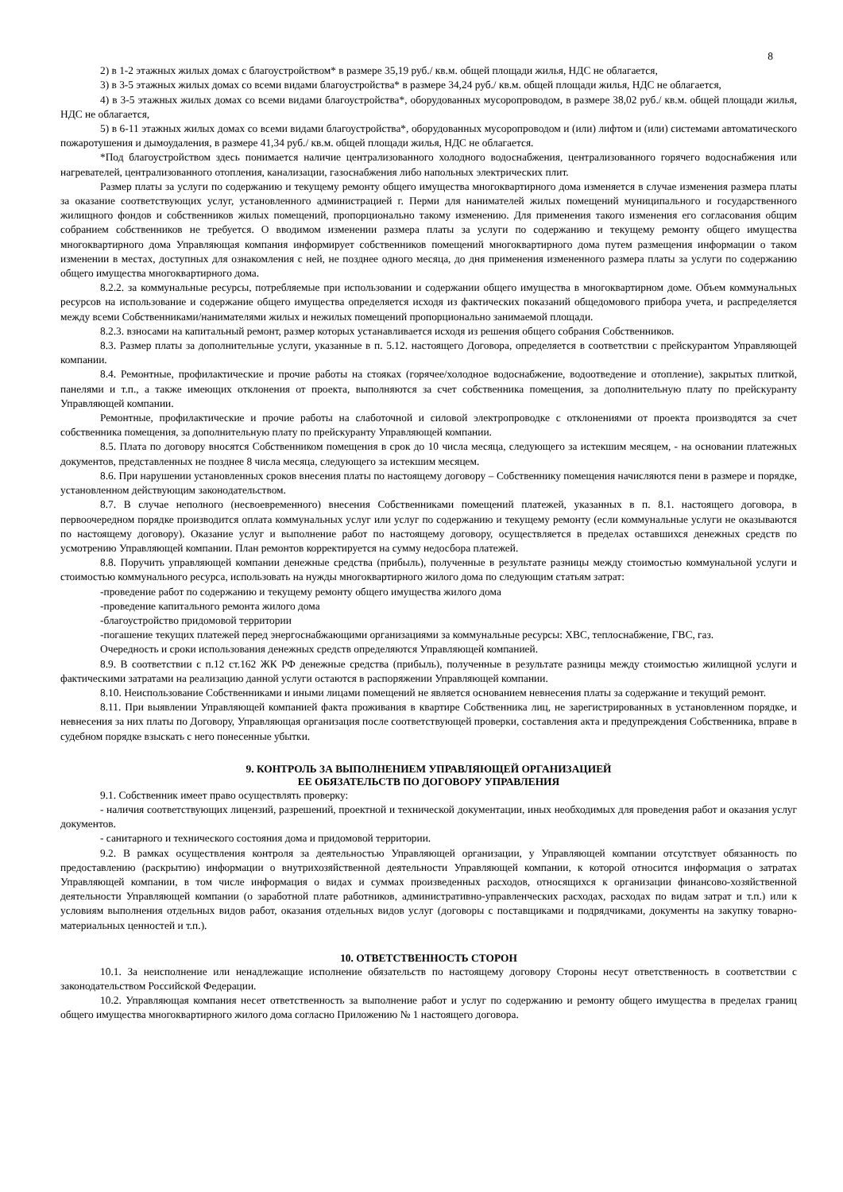8
2) в 1-2 этажных жилых домах с благоустройством* в размере 35,19 руб./ кв.м. общей площади жилья, НДС не облагается,
3) в 3-5 этажных жилых домах со всеми видами благоустройства* в размере 34,24 руб./ кв.м. общей площади жилья, НДС не облагается,
4) в 3-5 этажных жилых домах со всеми видами благоустройства*, оборудованных мусоропроводом, в размере 38,02 руб./ кв.м. общей площади жилья, НДС не облагается,
5) в 6-11 этажных жилых домах со всеми видами благоустройства*, оборудованных мусоропроводом и (или) лифтом и (или) системами автоматического пожаротушения и дымоудаления, в размере 41,34 руб./ кв.м. общей площади жилья, НДС не облагается.
*Под благоустройством здесь понимается наличие централизованного холодного водоснабжения, централизованного горячего водоснабжения или нагревателей, централизованного отопления, канализации, газоснабжения либо напольных электрических плит.
Размер платы за услуги по содержанию и текущему ремонту общего имущества многоквартирного дома изменяется в случае изменения размера платы за оказание соответствующих услуг, установленного администрацией г. Перми для нанимателей жилых помещений муниципального и государственного жилищного фондов и собственников жилых помещений, пропорционально такому изменению. Для применения такого изменения его согласования общим собранием собственников не требуется. О вводимом изменении размера платы за услуги по содержанию и текущему ремонту общего имущества многоквартирного дома Управляющая компания информирует собственников помещений многоквартирного дома путем размещения информации о таком изменении в местах, доступных для ознакомления с ней, не позднее одного месяца, до дня применения измененного размера платы за услуги по содержанию общего имущества многоквартирного дома.
8.2.2. за коммунальные ресурсы, потребляемые при использовании и содержании общего имущества в многоквартирном доме. Объем коммунальных ресурсов на использование и содержание общего имущества определяется исходя из фактических показаний общедомового прибора учета, и распределяется между всеми Собственниками/нанимателями жилых и нежилых помещений пропорционально занимаемой площади.
8.2.3. взносами на капитальный ремонт, размер которых устанавливается исходя из решения общего собрания Собственников.
8.3. Размер платы за дополнительные услуги, указанные в п. 5.12. настоящего Договора, определяется в соответствии с прейскурантом Управляющей компании.
8.4. Ремонтные, профилактические и прочие работы на стояках (горячее/холодное водоснабжение, водоотведение и отопление), закрытых плиткой, панелями и т.п., а также имеющих отклонения от проекта, выполняются за счет собственника помещения, за дополнительную плату по прейскуранту Управляющей компании.
Ремонтные, профилактические и прочие работы на слаботочной и силовой электропроводке с отклонениями от проекта производятся за счет собственника помещения, за дополнительную плату по прейскуранту Управляющей компании.
8.5. Плата по договору вносятся Собственником помещения в срок до 10 числа месяца, следующего за истекшим месяцем, - на основании платежных документов, представленных не позднее 8 числа месяца, следующего за истекшим месяцем.
8.6. При нарушении установленных сроков внесения платы по настоящему договору – Собственнику помещения начисляются пени в размере и порядке, установленном действующим законодательством.
8.7. В случае неполного (несвоевременного) внесения Собственниками помещений платежей, указанных в п. 8.1. настоящего договора, в первоочередном порядке производится оплата коммунальных услуг или услуг по содержанию и текущему ремонту (если коммунальные услуги не оказываются по настоящему договору). Оказание услуг и выполнение работ по настоящему договору, осуществляется в пределах оставшихся денежных средств по усмотрению Управляющей компании. План ремонтов корректируется на сумму недосбора платежей.
8.8. Поручить управляющей компании денежные средства (прибыль), полученные в результате разницы между стоимостью коммунальной услуги и стоимостью коммунального ресурса, использовать на нужды многоквартирного жилого дома по следующим статьям затрат:
-проведение работ по содержанию и текущему ремонту общего имущества жилого дома
-проведение капитального ремонта жилого дома
-благоустройство придомовой территории
-погашение текущих платежей перед энергоснабжающими организациями за коммунальные ресурсы: ХВС, теплоснабжение, ГВС, газ.
Очередность и сроки использования денежных средств определяются Управляющей компанией.
8.9. В соответствии с п.12 ст.162 ЖК РФ денежные средства (прибыль), полученные в результате разницы между стоимостью жилищной услуги и фактическими затратами на реализацию данной услуги остаются в распоряжении Управляющей компании.
8.10. Неиспользование Собственниками и иными лицами помещений не является основанием невнесения платы за содержание и текущий ремонт.
8.11. При выявлении Управляющей компанией факта проживания в квартире Собственника лиц, не зарегистрированных в установленном порядке, и невнесения за них платы по Договору, Управляющая организация после соответствующей проверки, составления акта и предупреждения Собственника, вправе в судебном порядке взыскать с него понесенные убытки.
9. КОНТРОЛЬ ЗА ВЫПОЛНЕНИЕМ УПРАВЛЯЮЩЕЙ ОРГАНИЗАЦИЕЙ
ЕЕ ОБЯЗАТЕЛЬСТВ ПО ДОГОВОРУ УПРАВЛЕНИЯ
9.1. Собственник имеет право осуществлять проверку:
- наличия соответствующих лицензий, разрешений, проектной и технической документации, иных необходимых для проведения работ и оказания услуг документов.
- санитарного и технического состояния дома и придомовой территории.
9.2. В рамках осуществления контроля за деятельностью Управляющей организации, у Управляющей компании отсутствует обязанность по предоставлению (раскрытию) информации о внутрихозяйственной деятельности Управляющей компании, к которой относится информация о затратах Управляющей компании, в том числе информация о видах и суммах произведенных расходов, относящихся к организации финансово-хозяйственной деятельности Управляющей компании (о заработной плате работников, административно-управленческих расходах, расходах по видам затрат и т.п.) или к условиям выполнения отдельных видов работ, оказания отдельных видов услуг (договоры с поставщиками и подрядчиками, документы на закупку товарно-материальных ценностей и т.п.).
10. ОТВЕТСТВЕННОСТЬ СТОРОН
10.1. За неисполнение или ненадлежащие исполнение обязательств по настоящему договору Стороны несут ответственность в соответствии с законодательством Российской Федерации.
10.2. Управляющая компания несет ответственность за выполнение работ и услуг по содержанию и ремонту общего имущества в пределах границ общего имущества многоквартирного жилого дома согласно Приложению № 1 настоящего договора.